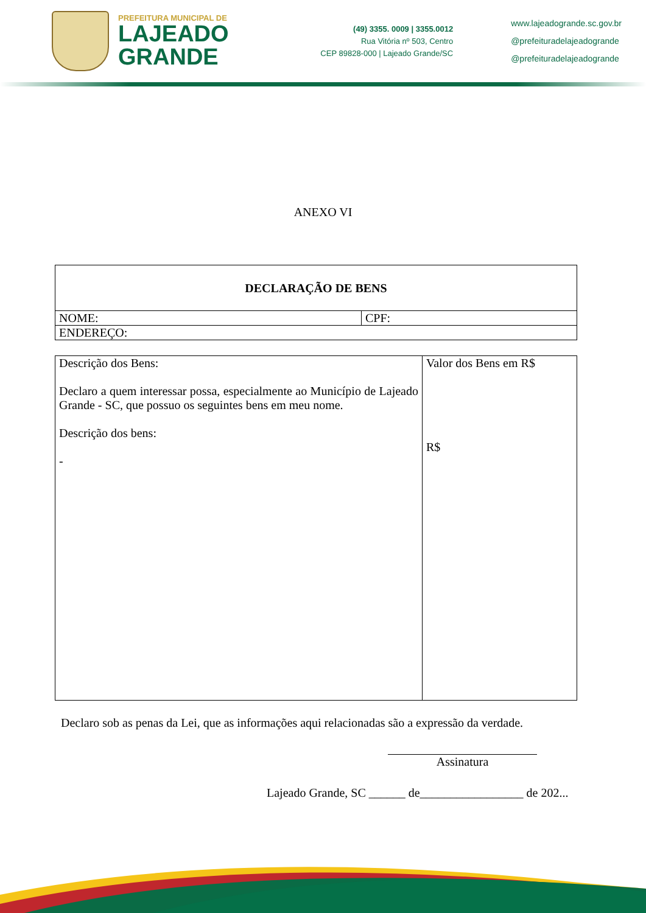PREFEITURA MUNICIPAL DE
LAJEADO
GRANDE
(49) 3355. 0009 | 3355.0012
Rua Vitória nº 503, Centro
CEP 89828-000 | Lajeado Grande/SC
www.lajeadogrande.sc.gov.br
@prefeituradelajeadogrande
@prefeituradelajeadogrande
ANEXO VI
| DECLARAÇÃO DE BENS | |
| NOME: | CPF: |
| ENDEREÇO: | |
| Descrição dos Bens: Declaro a quem interessar possa, especialmente ao Município de Lajeado Grande - SC, que possuo os seguintes bens em meu nome. Descrição dos bens: - | Valor dos Bens em R$ R$ |
Declaro sob as penas da Lei, que as informações aqui relacionadas são a expressão da verdade.
Assinatura
Lajeado Grande, SC ______ de_________________ de 202...